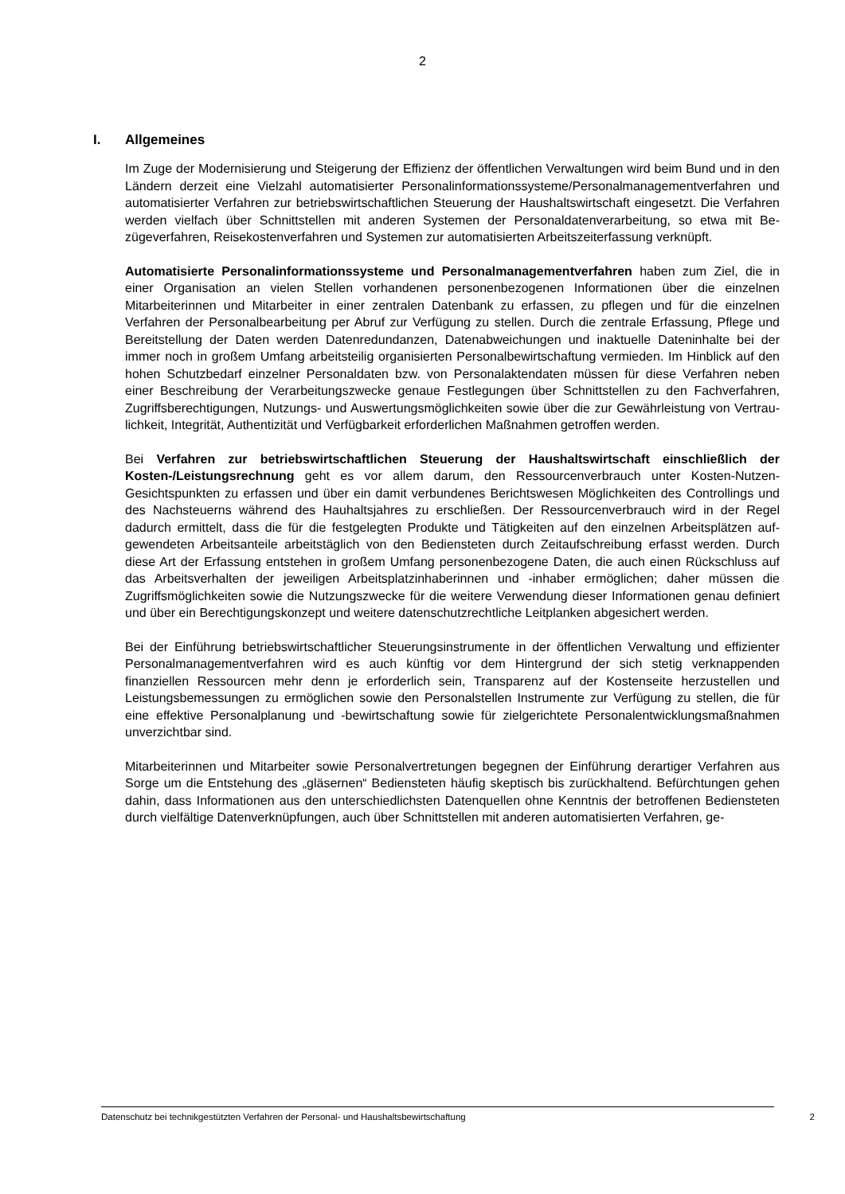2
I. Allgemeines
Im Zuge der Modernisierung und Steigerung der Effizienz der öffentlichen Verwaltungen wird beim Bund und in den Ländern derzeit eine Vielzahl automatisierter Personalinformations­systeme/Personalmanagementverfahren und automatisierter Verfahren zur betriebswirt­schaftlichen Steuerung der Haushaltswirtschaft eingesetzt. Die Verfahren werden vielfach über Schnittstellen mit anderen Systemen der Personaldatenverarbeitung, so etwa mit Be­zügeverfahren, Reisekostenverfahren und Systemen zur automatisierten Arbeitszeiterfas­sung verknüpft.
Automatisierte Personalinformationssysteme und Personalmanagementverfahren ha­ben zum Ziel, die in einer Organisation an vielen Stellen vorhandenen personenbezogenen Informationen über die einzelnen Mitarbeiterinnen und Mitarbeiter in einer zentralen Daten­bank zu erfassen, zu pflegen und für die einzelnen Verfahren der Personalbearbeitung per Abruf zur Verfügung zu stellen. Durch die zentrale Erfassung, Pflege und Bereitstellung der Daten werden Datenredundanzen, Datenabweichungen und inaktuelle Dateninhalte bei der immer noch in großem Umfang arbeitsteilig organisierten Personalbewirtschaftung vermie­den. Im Hinblick auf den hohen Schutzbedarf einzelner Personaldaten bzw. von Personal­aktendaten müssen für diese Verfahren neben einer Beschreibung der Verarbeitungszwecke genaue Festlegungen über Schnittstellen zu den Fachverfahren, Zugriffsberechtigungen, Nutzungs- und Auswertungsmöglichkeiten sowie über die zur Gewährleistung von Vertrau­lichkeit, Integrität, Authentizität und Verfügbarkeit erforderlichen Maßnahmen getroffen wer­den.
Bei Verfahren zur betriebswirtschaftlichen Steuerung der Haushaltswirtschaft ein­schließlich der Kosten-/Leistungsrechnung geht es vor allem darum, den Ressourcen­verbrauch unter Kosten-Nutzen-Gesichtspunkten zu erfassen und über ein damit verbunde­nes Berichtswesen Möglichkeiten des Controllings und des Nachsteuerns während des Hau­haltsjahres zu erschließen. Der Ressourcenverbrauch wird in der Regel dadurch ermittelt, dass die für die festgelegten Produkte und Tätigkeiten auf den einzelnen Arbeitsplätzen auf­gewendeten Arbeitsanteile arbeitstäglich von den Bediensteten durch Zeitaufschreibung er­fasst werden. Durch diese Art der Erfassung entstehen in großem Umfang personenbezo­gene Daten, die auch einen Rückschluss auf das Arbeitsverhalten der jeweiligen Arbeitsplat­zinhaberinnen und -inhaber ermöglichen; daher müssen die Zugriffsmöglichkeiten sowie die Nutzungszwecke für die weitere Verwendung dieser Informationen genau definiert und über ein Berechtigungskonzept und weitere datenschutzrechtliche Leitplanken abgesichert wer­den.
Bei der Einführung betriebswirtschaftlicher Steuerungsinstrumente in der öffentlichen Ver­waltung und effizienter Personalmanagementverfahren wird es auch künftig vor dem Hinter­grund der sich stetig verknappenden finanziellen Ressourcen mehr denn je erforderlich sein, Transparenz auf der Kostenseite herzustellen und Leistungsbemessungen zu ermöglichen sowie den Personalstellen Instrumente zur Verfügung zu stellen, die für eine effektive Per­sonalplanung und -bewirtschaftung sowie für zielgerichtete Personalentwicklungsmaßnah­men unverzichtbar sind.
Mitarbeiterinnen und Mitarbeiter sowie Personalvertretungen begegnen der Einführung der­artiger Verfahren aus Sorge um die Entstehung des „gläsernen“ Bediensteten häufig skep­tisch bis zurückhaltend. Befürchtungen gehen dahin, dass Informationen aus den unter­schiedlichsten Datenquellen ohne Kenntnis der betroffenen Bediensteten durch vielfältige Datenverknüpfungen, auch über Schnittstellen mit anderen automatisierten Verfahren, ge-
Datenschutz bei technikgestützten Verfahren der Personal- und Haushaltsbewirtschaftung 2